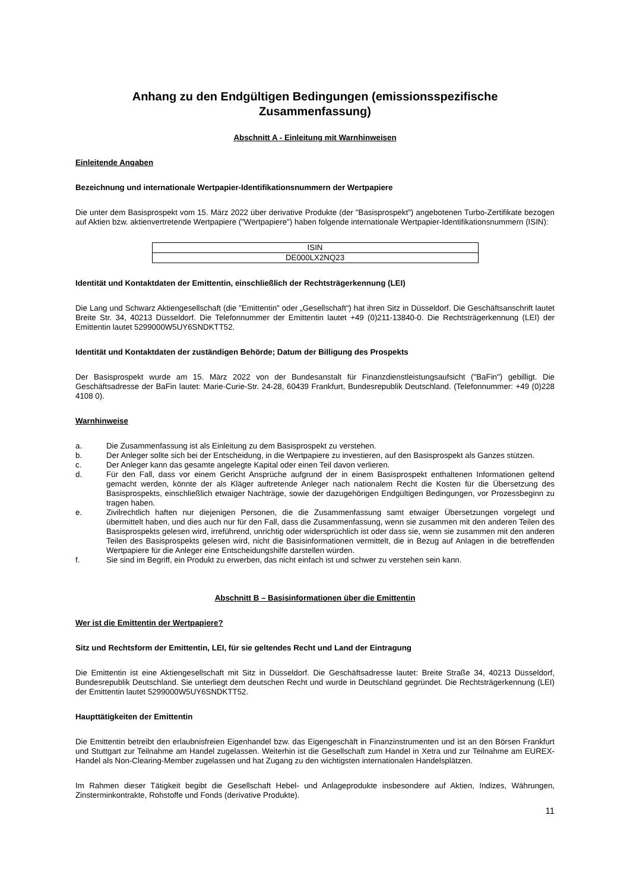Anhang zu den Endgültigen Bedingungen (emissionsspezifische Zusammenfassung)
Abschnitt A - Einleitung mit Warnhinweisen
Einleitende Angaben
Bezeichnung und internationale Wertpapier-Identifikationsnummern der Wertpapiere
Die unter dem Basisprospekt vom 15. März 2022 über derivative Produkte (der "Basisprospekt") angebotenen Turbo-Zertifikate bezogen auf Aktien bzw. aktienvertretende Wertpapiere ("Wertpapiere") haben folgende internationale Wertpapier-Identifikationsnummern (ISIN):
| ISIN |
| DE000LX2NQ23 |
Identität und Kontaktdaten der Emittentin, einschließlich der Rechtsträgerkennung (LEI)
Die Lang und Schwarz Aktiengesellschaft (die "Emittentin" oder „Gesellschaft“) hat ihren Sitz in Düsseldorf. Die Geschäftsanschrift lautet Breite Str. 34, 40213 Düsseldorf. Die Telefonnummer der Emittentin lautet +49 (0)211-13840-0. Die Rechtsträgerkennung (LEI) der Emittentin lautet 5299000W5UY6SNDKTT52.
Identität und Kontaktdaten der zuständigen Behörde; Datum der Billigung des Prospekts
Der Basisprospekt wurde am 15. März 2022 von der Bundesanstalt für Finanzdienstleistungsaufsicht ("BaFin") gebilligt. Die Geschäftsadresse der BaFin lautet: Marie-Curie-Str. 24-28, 60439 Frankfurt, Bundesrepublik Deutschland. (Telefonnummer: +49 (0)228 4108 0).
Warnhinweise
a. Die Zusammenfassung ist als Einleitung zu dem Basisprospekt zu verstehen.
b. Der Anleger sollte sich bei der Entscheidung, in die Wertpapiere zu investieren, auf den Basisprospekt als Ganzes stützen.
c. Der Anleger kann das gesamte angelegte Kapital oder einen Teil davon verlieren.
d. Für den Fall, dass vor einem Gericht Ansprüche aufgrund der in einem Basisprospekt enthaltenen Informationen geltend gemacht werden, könnte der als Kläger auftretende Anleger nach nationalem Recht die Kosten für die Übersetzung des Basisprospekts, einschließlich etwaiger Nachträge, sowie der dazugehörigen Endgültigen Bedingungen, vor Prozessbeginn zu tragen haben.
e. Zivilrechtlich haften nur diejenigen Personen, die die Zusammenfassung samt etwaiger Übersetzungen vorgelegt und übermittelt haben, und dies auch nur für den Fall, dass die Zusammenfassung, wenn sie zusammen mit den anderen Teilen des Basisprospekts gelesen wird, irreführend, unrichtig oder widersprüchlich ist oder dass sie, wenn sie zusammen mit den anderen Teilen des Basisprospekts gelesen wird, nicht die Basisinformationen vermittelt, die in Bezug auf Anlagen in die betreffenden Wertpapiere für die Anleger eine Entscheidungshilfe darstellen würden.
f. Sie sind im Begriff, ein Produkt zu erwerben, das nicht einfach ist und schwer zu verstehen sein kann.
Abschnitt B – Basisinformationen über die Emittentin
Wer ist die Emittentin der Wertpapiere?
Sitz und Rechtsform der Emittentin, LEI, für sie geltendes Recht und Land der Eintragung
Die Emittentin ist eine Aktiengesellschaft mit Sitz in Düsseldorf. Die Geschäftsadresse lautet: Breite Straße 34, 40213 Düsseldorf, Bundesrepublik Deutschland. Sie unterliegt dem deutschen Recht und wurde in Deutschland gegründet. Die Rechtsträgerkennung (LEI) der Emittentin lautet 5299000W5UY6SNDKTT52.
Haupttätigkeiten der Emittentin
Die Emittentin betreibt den erlaubnisfreien Eigenhandel bzw. das Eigengeschäft in Finanzinstrumenten und ist an den Börsen Frankfurt und Stuttgart zur Teilnahme am Handel zugelassen. Weiterhin ist die Gesellschaft zum Handel in Xetra und zur Teilnahme am EUREX-Handel als Non-Clearing-Member zugelassen und hat Zugang zu den wichtigsten internationalen Handelsplätzen.
Im Rahmen dieser Tätigkeit begibt die Gesellschaft Hebel- und Anlageprodukte insbesondere auf Aktien, Indizes, Währungen, Zinsterminkontrakte, Rohstoffe und Fonds (derivative Produkte).
11